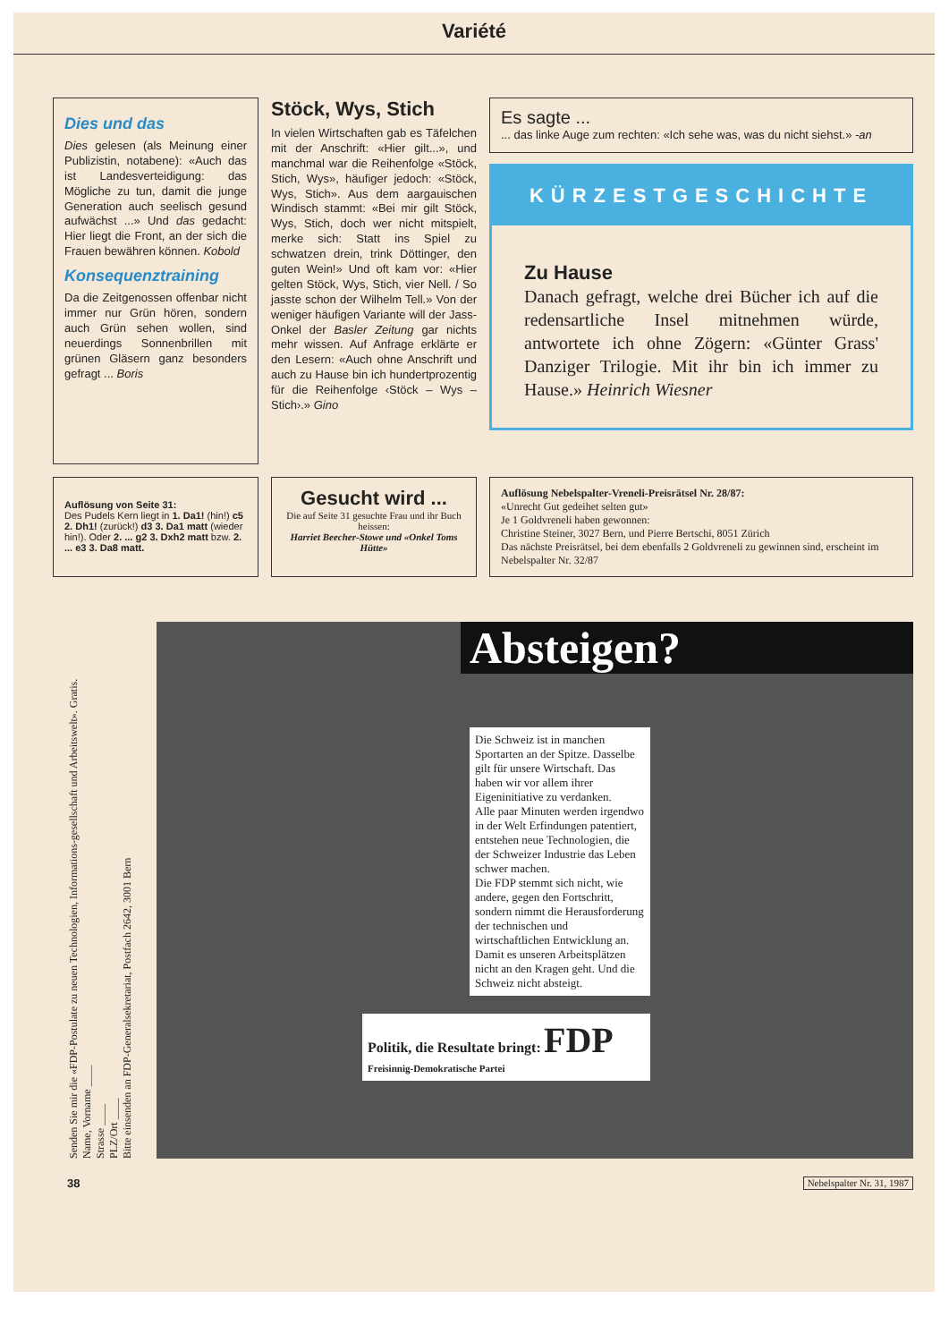Variété
Dies und das
Dies gelesen (als Meinung einer Publizistin, notabene): «Auch das ist Landesverteidigung: das Mögliche zu tun, damit die junge Generation auch seelisch gesund aufwächst ...» Und das gedacht: Hier liegt die Front, an der sich die Frauen bewähren können. Kobold
Konsequenztraining
Da die Zeitgenossen offenbar nicht immer nur Grün hören, sondern auch Grün sehen wollen, sind neuerdings Sonnenbrillen mit grünen Gläsern ganz besonders gefragt ... Boris
Stöck, Wys, Stich
In vielen Wirtschaften gab es Täfelchen mit der Anschrift: «Hier gilt...», und manchmal war die Reihenfolge «Stöck, Stich, Wys», häufiger jedoch: «Stöck, Wys, Stich». Aus dem aargauischen Windisch stammt: «Bei mir gilt Stöck, Wys, Stich, doch wer nicht mitspielt, merke sich: Statt ins Spiel zu schwatzen drein, trink Döttinger, den guten Wein!» Und oft kam vor: «Hier gelten Stöck, Wys, Stich, vier Nell. / So jasste schon der Wilhelm Tell.» Von der weniger häufigen Variante will der Jass-Onkel der Basler Zeitung gar nichts mehr wissen. Auf Anfrage erklärte er den Lesern: «Auch ohne Anschrift und auch zu Hause bin ich hundertprozentig für die Reihenfolge ‹Stöck – Wys – Stich›.» Gino
Es sagte ...
... das linke Auge zum rechten: «Ich sehe was, was du nicht siehst.» -an
KÜRZESTGESCHICHTE
Zu Hause
Danach gefragt, welche drei Bücher ich auf die redensartliche Insel mitnehmen würde, antwortete ich ohne Zögern: «Günter Grass' Danziger Trilogie. Mit ihr bin ich immer zu Hause.» Heinrich Wiesner
Auflösung von Seite 31:
Des Pudels Kern liegt in 1. Da1! (hin!) c5 2. Dh1! (zurück!) d3 3. Da1 matt (wieder hin!). Oder 2. ... g2 3. Dxh2 matt bzw. 2. ... e3 3. Da8 matt.
Gesucht wird ...
Die auf Seite 31 gesuchte Frau und ihr Buch heissen:
Harriet Beecher-Stowe und «Onkel Toms Hütte»
Auflösung Nebelspalter-Vreneli-Preisrätsel Nr. 28/87:
«Unrecht Gut gedeihet selten gut»
Je 1 Goldvreneli haben gewonnen:
Christine Steiner, 3027 Bern, und Pierre Bertschi, 8051 Zürich
Das nächste Preisrätsel, bei dem ebenfalls 2 Goldvreneli zu gewinnen sind, erscheint im Nebelspalter Nr. 32/87
Senden Sie mir die «FDP-Postulate zu neuen Technologien, Informations-gesellschaft und Arbeitswelt». Gratis.
Name, Vorname ____
Strasse ____
PLZ/Ort ____
Bitte einsenden an FDP-Generalsekretariat, Postfach 2642, 3001 Bern
Absteigen?
Die Schweiz ist in manchen Sportarten an der Spitze. Dasselbe gilt für unsere Wirtschaft. Das haben wir vor allem ihrer Eigeninitiative zu verdanken.
Alle paar Minuten werden irgendwo in der Welt Erfindungen patentiert, entstehen neue Technologien, die der Schweizer Industrie das Leben schwer machen.
Die FDP stemmt sich nicht, wie andere, gegen den Fortschritt, sondern nimmt die Herausforderung der technischen und wirtschaftlichen Entwicklung an. Damit es unseren Arbeitsplätzen nicht an den Kragen geht. Und die Schweiz nicht absteigt.
Politik, die Resultate bringt: FDP
Freisinnig-Demokratische Partei
38 Nebelspalter Nr. 31, 1987